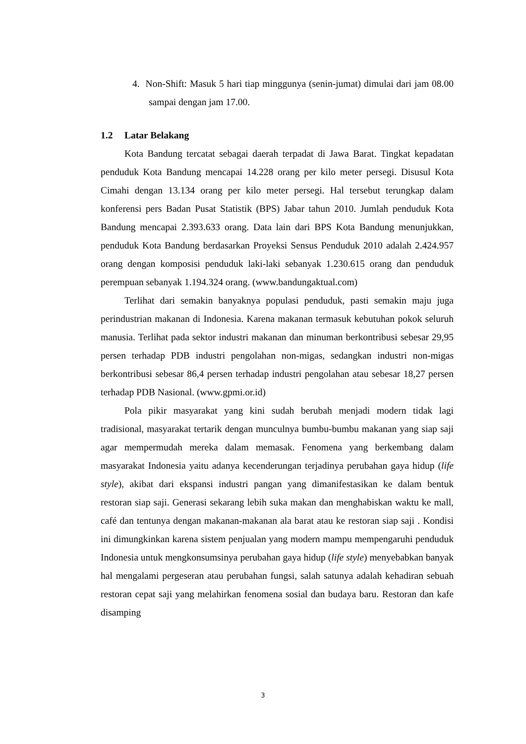4. Non-Shift: Masuk 5 hari tiap minggunya (senin-jumat) dimulai dari jam 08.00 sampai dengan jam 17.00.
1.2 Latar Belakang
Kota Bandung tercatat sebagai daerah terpadat di Jawa Barat. Tingkat kepadatan penduduk Kota Bandung mencapai 14.228 orang per kilo meter persegi. Disusul Kota Cimahi dengan 13.134 orang per kilo meter persegi. Hal tersebut terungkap dalam konferensi pers Badan Pusat Statistik (BPS) Jabar tahun 2010. Jumlah penduduk Kota Bandung mencapai 2.393.633 orang. Data lain dari BPS Kota Bandung menunjukkan, penduduk Kota Bandung berdasarkan Proyeksi Sensus Penduduk 2010 adalah 2.424.957 orang dengan komposisi penduduk laki-laki sebanyak 1.230.615 orang dan penduduk perempuan sebanyak 1.194.324 orang. (www.bandungaktual.com)
Terlihat dari semakin banyaknya populasi penduduk, pasti semakin maju juga perindustrian makanan di Indonesia. Karena makanan termasuk kebutuhan pokok seluruh manusia. Terlihat pada sektor industri makanan dan minuman berkontribusi sebesar 29,95 persen terhadap PDB industri pengolahan non-migas, sedangkan industri non-migas berkontribusi sebesar 86,4 persen terhadap industri pengolahan atau sebesar 18,27 persen terhadap PDB Nasional. (www.gpmi.or.id)
Pola pikir masyarakat yang kini sudah berubah menjadi modern tidak lagi tradisional, masyarakat tertarik dengan munculnya bumbu-bumbu makanan yang siap saji agar mempermudah mereka dalam memasak. Fenomena yang berkembang dalam masyarakat Indonesia yaitu adanya kecenderungan terjadinya perubahan gaya hidup (life style), akibat dari ekspansi industri pangan yang dimanifestasikan ke dalam bentuk restoran siap saji. Generasi sekarang lebih suka makan dan menghabiskan waktu ke mall, café dan tentunya dengan makanan-makanan ala barat atau ke restoran siap saji . Kondisi ini dimungkinkan karena sistem penjualan yang modern mampu mempengaruhi penduduk Indonesia untuk mengkonsumsinya perubahan gaya hidup (life style) menyebabkan banyak hal mengalami pergeseran atau perubahan fungsi, salah satunya adalah kehadiran sebuah restoran cepat saji yang melahirkan fenomena sosial dan budaya baru. Restoran dan kafe disamping
3